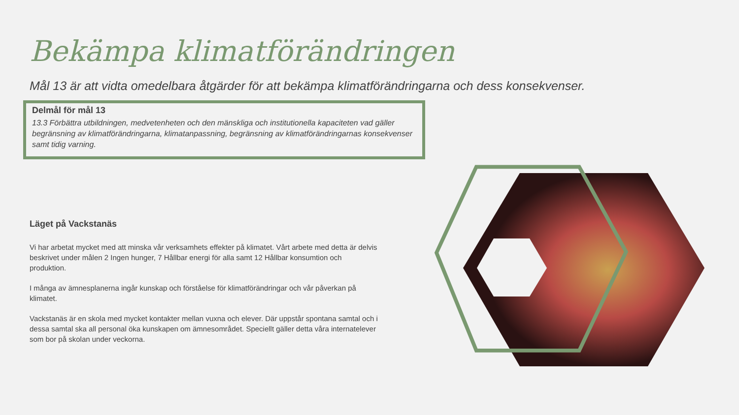Bekämpa klimatförändringen
Mål 13 är att vidta omedelbara åtgärder för att bekämpa klimatförändringarna och dess konsekvenser.
Delmål för mål 13
13.3 Förbättra utbildningen, medvetenheten och den mänskliga och institutionella kapaciteten vad gäller begränsning av klimatförändringarna, klimatanpassning, begränsning av klimatförändringarnas konsekvenser samt tidig varning.
Läget på Vackstanäs
Vi har arbetat mycket med att minska vår verksamhets effekter på klimatet. Vårt arbete med detta är delvis beskrivet under målen 2 Ingen hunger, 7 Hållbar energi för alla samt 12 Hållbar konsumtion och produktion.
I många av ämnesplanerna ingår kunskap och förståelse för klimatförändringar och vår påverkan på klimatet.
Vackstanäs är en skola med mycket kontakter mellan vuxna och elever. Där uppstår spontana samtal och i dessa samtal ska all personal öka kunskapen om ämnesområdet. Speciellt gäller detta våra internatelever som bor på skolan under veckorna.